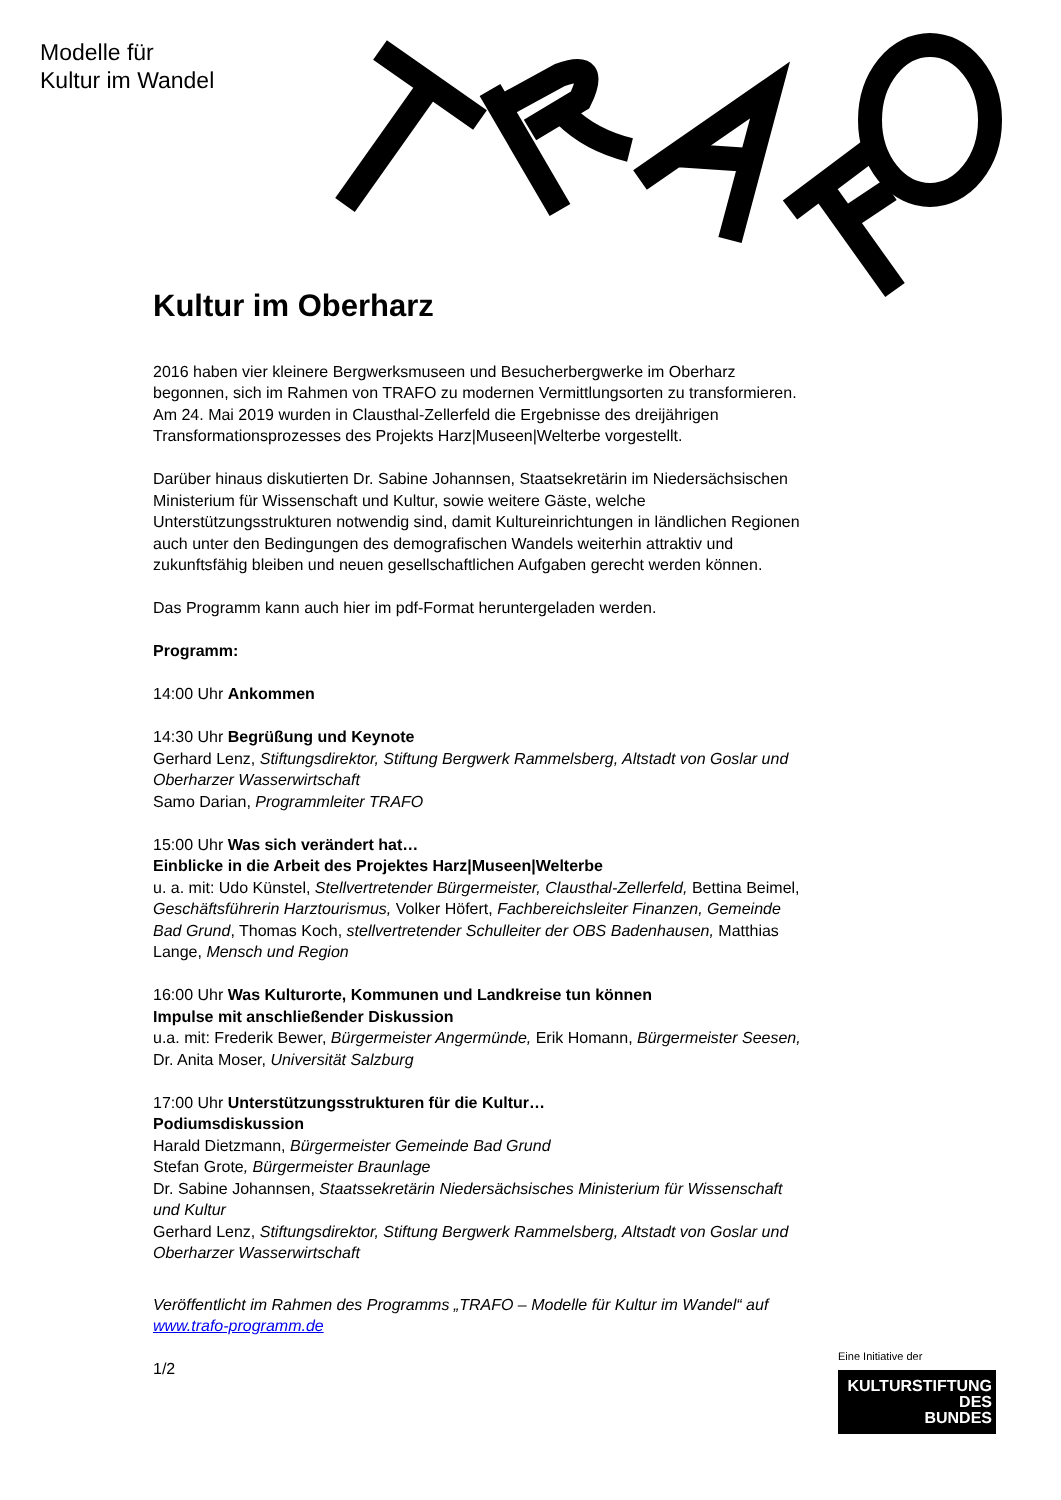Modelle für
Kultur im Wandel
Kultur im Oberharz
2016 haben vier kleinere Bergwerksmuseen und Besucherbergwerke im Oberharz begonnen, sich im Rahmen von TRAFO zu modernen Vermittlungsorten zu transformieren. Am 24. Mai 2019 wurden in Clausthal-Zellerfeld die Ergebnisse des dreijährigen Transformationsprozesses des Projekts Harz|Museen|Welterbe vorgestellt.
Darüber hinaus diskutierten Dr. Sabine Johannsen, Staatsekretärin im Niedersächsischen Ministerium für Wissenschaft und Kultur, sowie weitere Gäste, welche Unterstützungsstrukturen notwendig sind, damit Kultureinrichtungen in ländlichen Regionen auch unter den Bedingungen des demografischen Wandels weiterhin attraktiv und zukunftsfähig bleiben und neuen gesellschaftlichen Aufgaben gerecht werden können.
Das Programm kann auch hier im pdf-Format heruntergeladen werden.
Programm:
14:00 Uhr Ankommen
14:30 Uhr Begrüßung und Keynote
Gerhard Lenz, Stiftungsdirektor, Stiftung Bergwerk Rammelsberg, Altstadt von Goslar und Oberharzer Wasserwirtschaft
Samo Darian, Programmleiter TRAFO
15:00 Uhr Was sich verändert hat…
Einblicke in die Arbeit des Projektes Harz|Museen|Welterbe
u. a. mit: Udo Künstel, Stellvertretender Bürgermeister, Clausthal-Zellerfeld, Bettina Beimel, Geschäftsführerin Harztourismus, Volker Höfert, Fachbereichsleiter Finanzen, Gemeinde Bad Grund, Thomas Koch, stellvertretender Schulleiter der OBS Badenhausen, Matthias Lange, Mensch und Region
16:00 Uhr Was Kulturorte, Kommunen und Landkreise tun können
Impulse mit anschließender Diskussion
u.a. mit: Frederik Bewer, Bürgermeister Angermünde, Erik Homann, Bürgermeister Seesen, Dr. Anita Moser, Universität Salzburg
17:00 Uhr Unterstützungsstrukturen für die Kultur…
Podiumsdiskussion
Harald Dietzmann, Bürgermeister Gemeinde Bad Grund
Stefan Grote, Bürgermeister Braunlage
Dr. Sabine Johannsen, Staatssekretärin Niedersächsisches Ministerium für Wissenschaft und Kultur
Gerhard Lenz, Stiftungsdirektor, Stiftung Bergwerk Rammelsberg, Altstadt von Goslar und Oberharzer Wasserwirtschaft
Veröffentlicht im Rahmen des Programms „TRAFO – Modelle für Kultur im Wandel“ auf www.trafo-programm.de
1/2
Eine Initiative der
KULTURSTIFTUNG
DES
BUNDES